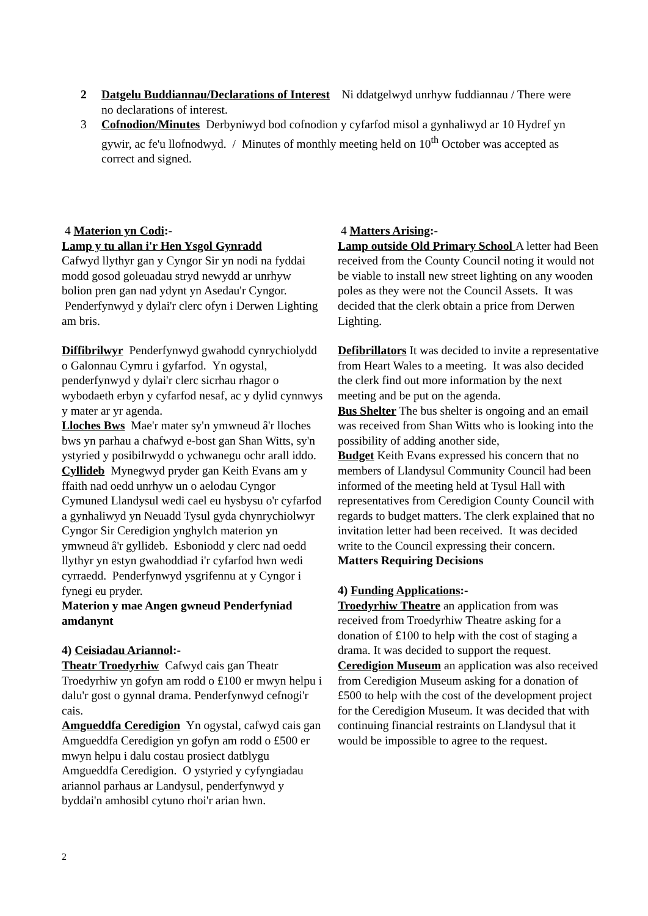2 Datgelu Buddiannau/Declarations of Interest Ni ddatgelwyd unrhyw fuddiannau / There were no declarations of interest.
3 Cofnodion/Minutes Derbyniwyd bod cofnodion y cyfarfod misol a gynhaliwyd ar 10 Hydref yn gywir, ac fe'u llofnodwyd. / Minutes of monthly meeting held on 10<sup>th</sup> October was accepted as correct and signed.
4 Materion yn Codi:-
Lamp y tu allan i'r Hen Ysgol Gynradd
Cafwyd llythyr gan y Cyngor Sir yn nodi na fyddai modd gosod goleuadau stryd newydd ar unrhyw bolion pren gan nad ydynt yn Asedau'r Cyngor. Penderfynwyd y dylai'r clerc ofyn i Derwen Lighting am bris.
Diffibrilwyr Penderfynwyd gwahodd cynrychiolydd o Galonnau Cymru i gyfarfod. Yn ogystal, penderfynwyd y dylai'r clerc sicrhau rhagor o wybodaeth erbyn y cyfarfod nesaf, ac y dylid cynnwys y mater ar yr agenda.
Lloches Bws Mae'r mater sy'n ymwneud â'r lloches bws yn parhau a chafwyd e-bost gan Shan Witts, sy'n ystyried y posibilrwydd o ychwanegu ochr arall iddo.
Cyllideb Mynegwyd pryder gan Keith Evans am y ffaith nad oedd unrhyw un o aelodau Cyngor Cymuned Llandysul wedi cael eu hysbysu o'r cyfarfod a gynhaliwyd yn Neuadd Tysul gyda chynrychiolwyr Cyngor Sir Ceredigion ynghylch materion yn ymwneud â'r gyllideb. Esboniodd y clerc nad oedd llythyr yn estyn gwahoddiad i'r cyfarfod hwn wedi cyrraedd. Penderfynwyd ysgrifennu at y Cyngor i fynegi eu pryder.
Materion y mae Angen gwneud Penderfyniad amdanynt
4) Ceisiadau Ariannol:-
Theatr Troedyrhiw Cafwyd cais gan Theatr Troedyrhiw yn gofyn am rodd o £100 er mwyn helpu i dalu'r gost o gynnal drama. Penderfynwyd cefnogi'r cais.
Amgueddfa Ceredigion Yn ogystal, cafwyd cais gan Amgueddfa Ceredigion yn gofyn am rodd o £500 er mwyn helpu i dalu costau prosiect datblygu Amgueddfa Ceredigion. O ystyried y cyfyngiadau ariannol parhaus ar Landysul, penderfynwyd y byddai'n amhosibl cytuno rhoi'r arian hwn.
4 Matters Arising:-
Lamp outside Old Primary School A letter had Been received from the County Council noting it would not be viable to install new street lighting on any wooden poles as they were not the Council Assets. It was decided that the clerk obtain a price from Derwen Lighting.
Defibrillators It was decided to invite a representative from Heart Wales to a meeting. It was also decided the clerk find out more information by the next meeting and be put on the agenda.
Bus Shelter The bus shelter is ongoing and an email was received from Shan Witts who is looking into the possibility of adding another side,
Budget Keith Evans expressed his concern that no members of Llandysul Community Council had been informed of the meeting held at Tysul Hall with representatives from Ceredigion County Council with regards to budget matters. The clerk explained that no invitation letter had been received. It was decided write to the Council expressing their concern.
Matters Requiring Decisions
4) Funding Applications:-
Troedyrhiw Theatre an application from was received from Troedyrhiw Theatre asking for a donation of £100 to help with the cost of staging a drama. It was decided to support the request.
Ceredigion Museum an application was also received from Ceredigion Museum asking for a donation of £500 to help with the cost of the development project for the Ceredigion Museum. It was decided that with continuing financial restraints on Llandysul that it would be impossible to agree to the request.
2